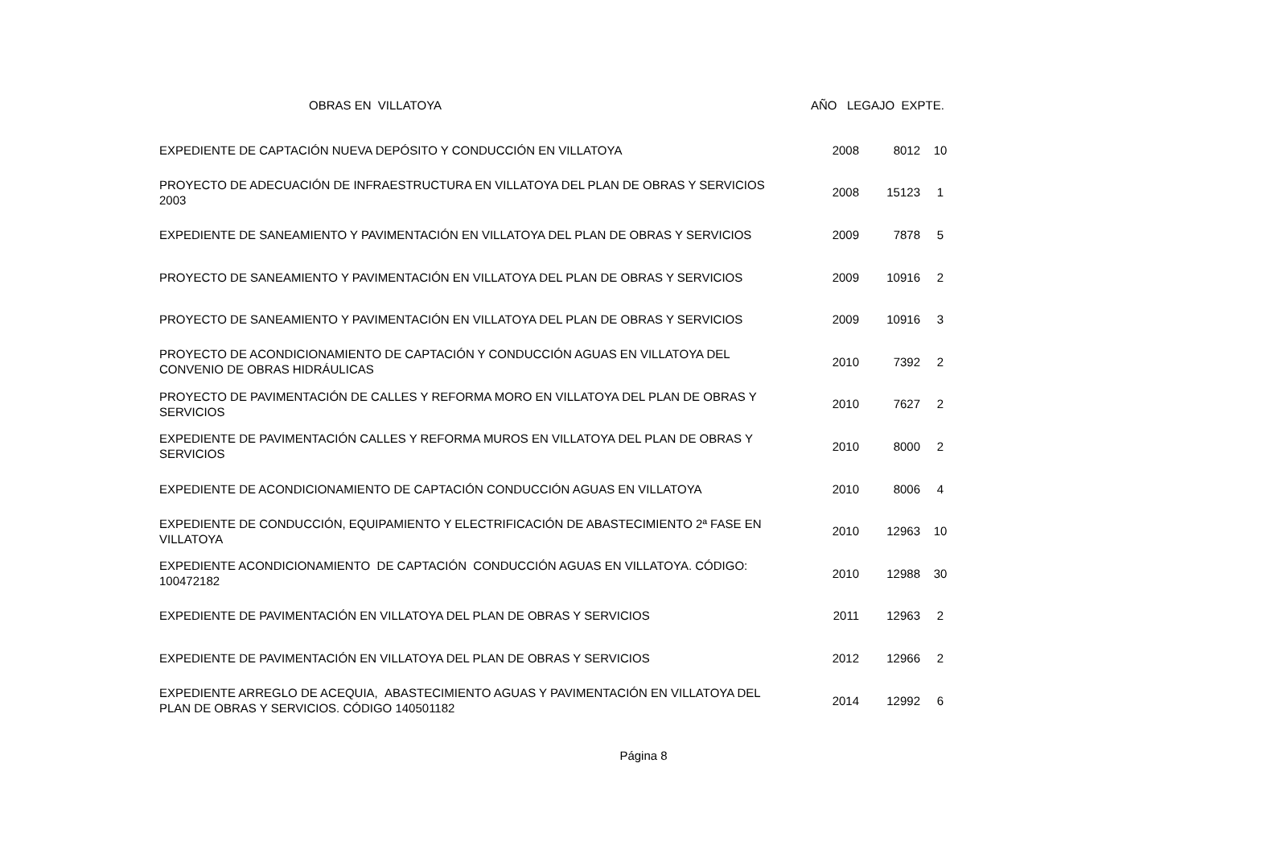| OBRAS EN VILLATOYA | AÑO LEGAJO EXPTE. | | |
| --- | --- | --- | --- |
| EXPEDIENTE DE CAPTACIÓN NUEVA DEPÓSITO Y CONDUCCIÓN EN VILLATOYA | 2008 | 8012 | 10 |
| PROYECTO DE ADECUACIÓN DE INFRAESTRUCTURA EN VILLATOYA DEL PLAN DE OBRAS Y SERVICIOS 2003 | 2008 | 15123 | 1 |
| EXPEDIENTE DE SANEAMIENTO Y PAVIMENTACIÓN EN VILLATOYA DEL PLAN DE OBRAS Y SERVICIOS | 2009 | 7878 | 5 |
| PROYECTO DE SANEAMIENTO Y PAVIMENTACIÓN EN VILLATOYA DEL PLAN DE OBRAS Y SERVICIOS | 2009 | 10916 | 2 |
| PROYECTO DE SANEAMIENTO Y PAVIMENTACIÓN EN VILLATOYA DEL PLAN DE OBRAS Y SERVICIOS | 2009 | 10916 | 3 |
| PROYECTO DE ACONDICIONAMIENTO DE CAPTACIÓN Y CONDUCCIÓN AGUAS EN VILLATOYA DEL CONVENIO DE OBRAS HIDRÁULICAS | 2010 | 7392 | 2 |
| PROYECTO DE PAVIMENTACIÓN DE CALLES Y REFORMA MORO EN VILLATOYA DEL PLAN DE OBRAS Y SERVICIOS | 2010 | 7627 | 2 |
| EXPEDIENTE DE PAVIMENTACIÓN CALLES Y REFORMA MUROS EN VILLATOYA DEL PLAN DE OBRAS Y SERVICIOS | 2010 | 8000 | 2 |
| EXPEDIENTE DE ACONDICIONAMIENTO DE CAPTACIÓN CONDUCCIÓN AGUAS EN VILLATOYA | 2010 | 8006 | 4 |
| EXPEDIENTE DE CONDUCCIÓN, EQUIPAMIENTO Y ELECTRIFICACIÓN DE ABASTECIMIENTO 2ª FASE EN VILLATOYA | 2010 | 12963 | 10 |
| EXPEDIENTE ACONDICIONAMIENTO DE CAPTACIÓN CONDUCCIÓN AGUAS EN VILLATOYA. CÓDIGO: 100472182 | 2010 | 12988 | 30 |
| EXPEDIENTE DE PAVIMENTACIÓN EN VILLATOYA DEL PLAN DE OBRAS Y SERVICIOS | 2011 | 12963 | 2 |
| EXPEDIENTE DE PAVIMENTACIÓN EN VILLATOYA DEL PLAN DE OBRAS Y SERVICIOS | 2012 | 12966 | 2 |
| EXPEDIENTE ARREGLO DE ACEQUIA, ABASTECIMIENTO AGUAS Y PAVIMENTACIÓN EN VILLATOYA DEL PLAN DE OBRAS Y SERVICIOS. CÓDIGO 140501182 | 2014 | 12992 | 6 |
Página 8